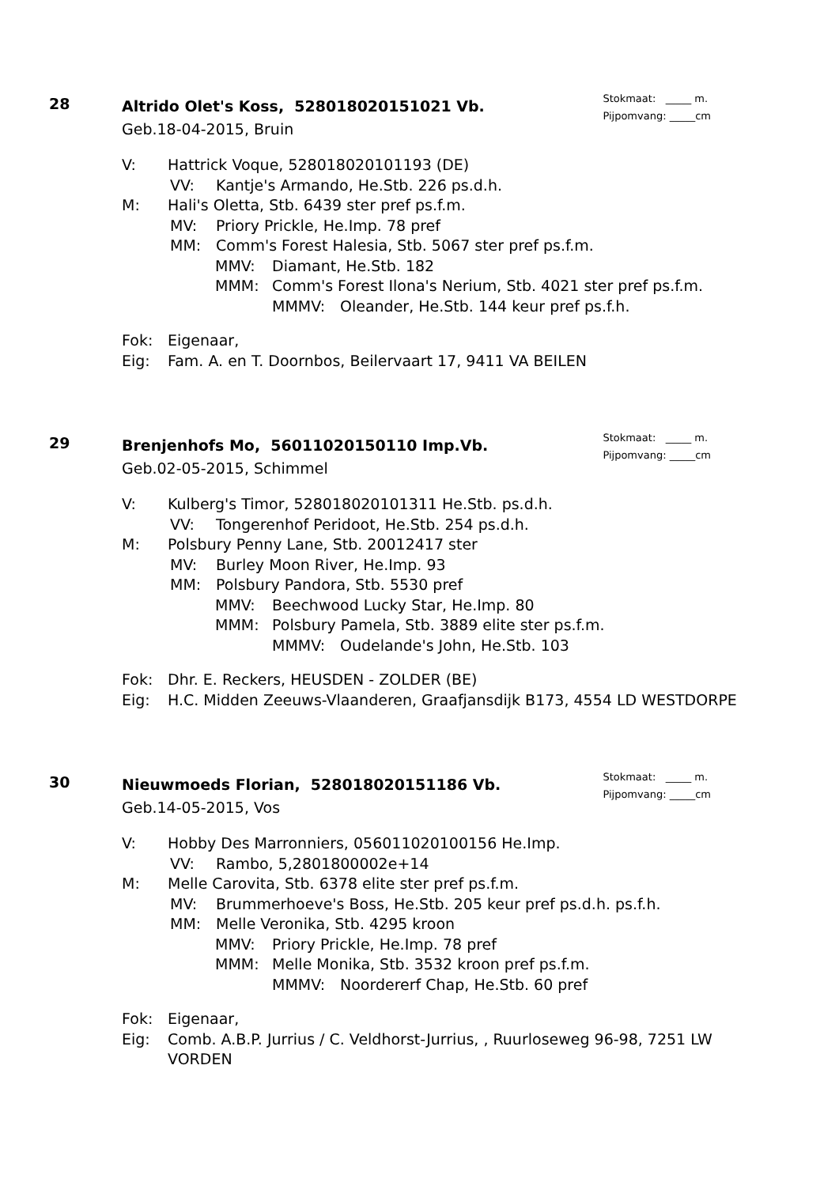28
Altrido Olet's Koss, 528018020151021 Vb.
Geb.18-04-2015, Bruin
Stokmaat: _____ m.
Pijpomvang: _____cm
V: Hattrick Voque, 528018020101193 (DE)
VV: Kantje's Armando, He.Stb. 226 ps.d.h.
M: Hali's Oletta, Stb. 6439 ster pref ps.f.m.
MV: Priory Prickle, He.Imp. 78 pref
MM: Comm's Forest Halesia, Stb. 5067 ster pref ps.f.m.
MMV: Diamant, He.Stb. 182
MMM: Comm's Forest Ilona's Nerium, Stb. 4021 ster pref ps.f.m.
MMMV: Oleander, He.Stb. 144 keur pref ps.f.h.
Fok: Eigenaar,
Eig: Fam. A. en T. Doornbos, Beilervaart 17, 9411 VA BEILEN
29
Brenjenhofs Mo, 56011020150110 Imp.Vb.
Geb.02-05-2015, Schimmel
Stokmaat: _____ m.
Pijpomvang: _____cm
V: Kulberg's Timor, 528018020101311 He.Stb. ps.d.h.
VV: Tongerenhof Peridoot, He.Stb. 254 ps.d.h.
M: Polsbury Penny Lane, Stb. 20012417 ster
MV: Burley Moon River, He.Imp. 93
MM: Polsbury Pandora, Stb. 5530 pref
MMV: Beechwood Lucky Star, He.Imp. 80
MMM: Polsbury Pamela, Stb. 3889 elite ster ps.f.m.
MMMV: Oudelande's John, He.Stb. 103
Fok: Dhr. E. Reckers, HEUSDEN - ZOLDER (BE)
Eig: H.C. Midden Zeeuws-Vlaanderen, Graafjansdijk B173, 4554 LD WESTDORPE
30
Nieuwmoeds Florian, 528018020151186 Vb.
Geb.14-05-2015, Vos
Stokmaat: _____ m.
Pijpomvang: _____cm
V: Hobby Des Marronniers, 056011020100156 He.Imp.
VV: Rambo, 5,2801800002e+14
M: Melle Carovita, Stb. 6378 elite ster pref ps.f.m.
MV: Brummerhoeve's Boss, He.Stb. 205 keur pref ps.d.h. ps.f.h.
MM: Melle Veronika, Stb. 4295 kroon
MMV: Priory Prickle, He.Imp. 78 pref
MMM: Melle Monika, Stb. 3532 kroon pref ps.f.m.
MMMV: Noordererf Chap, He.Stb. 60 pref
Fok: Eigenaar,
Eig: Comb. A.B.P. Jurrius / C. Veldhorst-Jurrius, , Ruurloseweg 96-98, 7251 LW VORDEN